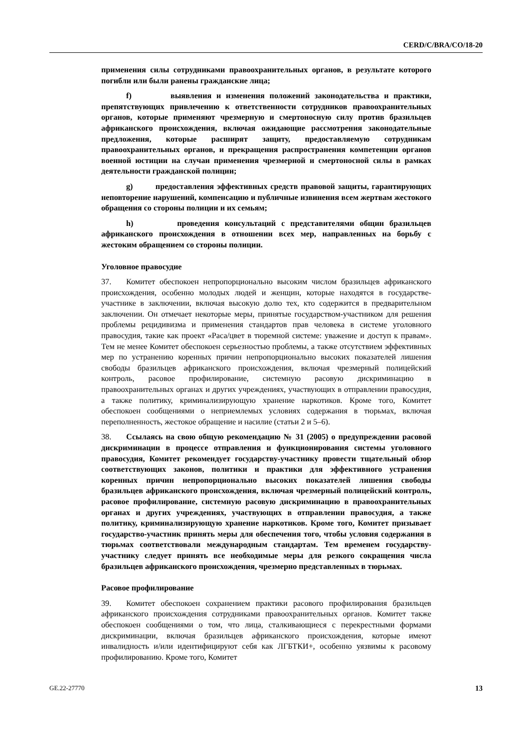CERD/C/BRA/CO/18-20
применения силы сотрудниками правоохранительных органов, в результате которого погибли или были ранены гражданские лица;
f) выявления и изменения положений законодательства и практики, препятствующих привлечению к ответственности сотрудников правоохранительных органов, которые применяют чрезмерную и смертоносную силу против бразильцев африканского происхождения, включая ожидающие рассмотрения законодательные предложения, которые расширят защиту, предоставляемую сотрудникам правоохранительных органов, и прекращения распространения компетенции органов военной юстиции на случаи применения чрезмерной и смертоносной силы в рамках деятельности гражданской полиции;
g) предоставления эффективных средств правовой защиты, гарантирующих неповторение нарушений, компенсацию и публичные извинения всем жертвам жестокого обращения со стороны полиции и их семьям;
h) проведения консультаций с представителями общин бразильцев африканского происхождения в отношении всех мер, направленных на борьбу с жестоким обращением со стороны полиции.
Уголовное правосудие
37. Комитет обеспокоен непропорционально высоким числом бразильцев африканского происхождения, особенно молодых людей и женщин, которые находятся в государстве-участнике в заключении, включая высокую долю тех, кто содержится в предварительном заключении. Он отмечает некоторые меры, принятые государством-участником для решения проблемы рецидивизма и применения стандартов прав человека в системе уголовного правосудия, такие как проект «Раса/цвет в тюремной системе: уважение и доступ к правам». Тем не менее Комитет обеспокоен серьезностью проблемы, а также отсутствием эффективных мер по устранению коренных причин непропорционально высоких показателей лишения свободы бразильцев африканского происхождения, включая чрезмерный полицейский контроль, расовое профилирование, системную расовую дискриминацию в правоохранительных органах и других учреждениях, участвующих в отправлении правосудия, а также политику, криминализирующую хранение наркотиков. Кроме того, Комитет обеспокоен сообщениями о неприемлемых условиях содержания в тюрьмах, включая переполненность, жестокое обращение и насилие (статьи 2 и 5–6).
38. Ссылаясь на свою общую рекомендацию № 31 (2005) о предупреждении расовой дискриминации в процессе отправления и функционирования системы уголовного правосудия, Комитет рекомендует государству-участнику провести тщательный обзор соответствующих законов, политики и практики для эффективного устранения коренных причин непропорционально высоких показателей лишения свободы бразильцев африканского происхождения, включая чрезмерный полицейский контроль, расовое профилирование, системную расовую дискриминацию в правоохранительных органах и других учреждениях, участвующих в отправлении правосудия, а также политику, криминализирующую хранение наркотиков. Кроме того, Комитет призывает государство-участник принять меры для обеспечения того, чтобы условия содержания в тюрьмах соответствовали международным стандартам. Тем временем государству-участнику следует принять все необходимые меры для резкого сокращения числа бразильцев африканского происхождения, чрезмерно представленных в тюрьмах.
Расовое профилирование
39. Комитет обеспокоен сохранением практики расового профилирования бразильцев африканского происхождения сотрудниками правоохранительных органов. Комитет также обеспокоен сообщениями о том, что лица, сталкивающиеся с перекрестными формами дискриминации, включая бразильцев африканского происхождения, которые имеют инвалидность и/или идентифицируют себя как ЛГБТКИ+, особенно уязвимы к расовому профилированию. Кроме того, Комитет
GE.22-27770 13